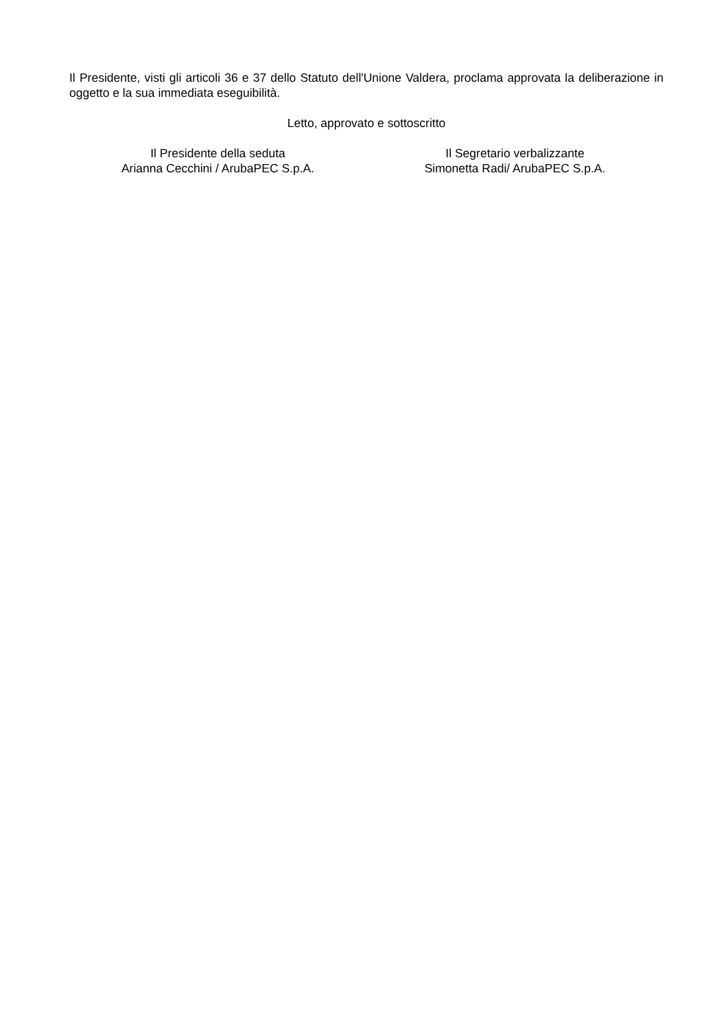Il Presidente, visti gli articoli 36 e 37 dello Statuto dell'Unione Valdera, proclama approvata la deliberazione in oggetto e la sua immediata eseguibilità.
Letto, approvato e sottoscritto
Il Presidente della seduta
Arianna Cecchini / ArubaPEC S.p.A.
Il Segretario verbalizzante
Simonetta Radi/ ArubaPEC S.p.A.